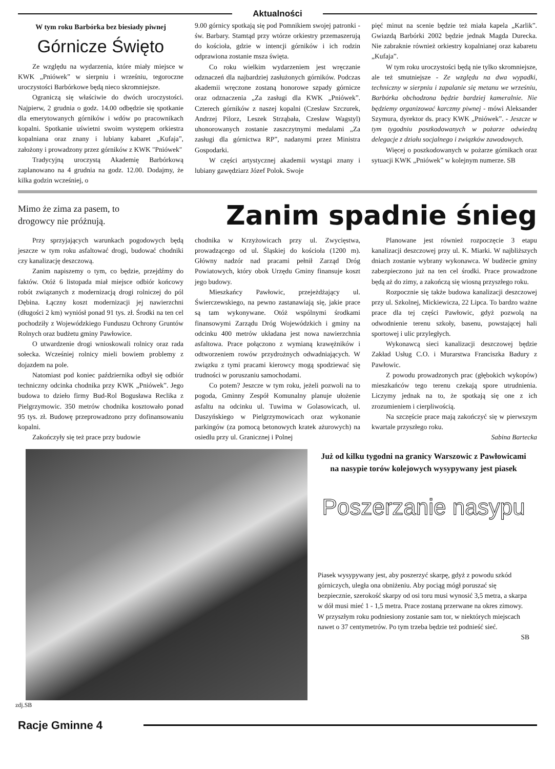Aktualności
W tym roku Barbórka bez biesiady piwnej
Górnicze Święto
Ze względu na wydarzenia, które miały miejsce w KWK „Pniówek” w sierpniu i wrześniu, tegoroczne uroczystości Barbórkowe będą nieco skromniejsze.
Ograniczą się właściwie do dwóch uroczystości. Najpierw, 2 grudnia o godz. 14.00 odbędzie się spotkanie dla emerytowanych górników i wdów po pracownikach kopalni. Spotkanie uświetni swoim występem orkiestra kopalniana oraz znany i lubiany kabaret „Kufaja”, założony i prowadzony przez górników z KWK "Pniówek"
Tradycyjną uroczystą Akademię Barbórkową zaplanowano na 4 grudnia na godz. 12.00. Dodajmy, że kilka godzin wcześniej, o
9.00 górnicy spotkają się pod Pomnikiem swojej patronki - św. Barbary. Stamtąd przy wtórze orkiestry przemaszerują do kościoła, gdzie w intencji górników i ich rodzin odprawiona zostanie msza święta.
Co roku wielkim wydarzeniem jest wręczanie odznaczeń dla najbardziej zasłużonych górników. Podczas akademii wręczone zostaną honorowe szpady górnicze oraz odznaczenia „Za zasługi dla KWK „Pniówek”. Czterech górników z naszej kopalni (Czesław Szczurek, Andrzej Pilorz, Leszek Strząbała, Czesław Wagstyl) uhonorowanych zostanie zaszczytnymi medalami „Za zasługi dla górnictwa RP”, nadanymi przez Ministra Gospodarki.
W części artystycznej akademii wystąpi znany i lubiany gawędziarz Józef Polok. Swoje
pięć minut na scenie będzie też miała kapela „Karlik”. Gwiazdą Barbórki 2002 będzie jednak Magda Durecka. Nie zabraknie również orkiestry kopalnianej oraz kabaretu „Kufaja”.
W tym roku uroczystości będą nie tylko skromniejsze, ale też smutniejsze - Ze względu na dwa wypadki, techniczny w sierpniu i zapalanie się metanu we wrześniu, Barbórka obchodzona będzie bardziej kameralnie. Nie będziemy organizować karczmy piwnej - mówi Aleksander Szymura, dyrektor ds. pracy KWK „Pniówek”. - Jeszcze w tym tygodniu poszkodowanych w pożarze odwiedzą delegacje z działu socjalnego i związków zawodowych.
Więcej o poszkodowanych w pożarze górnikach oraz sytuacji KWK „Pniówek” w kolejnym numerze. SB
Mimo że zima za pasem, to drogowcy nie próżnują.
Zanim spadnie śnieg
Przy sprzyjających warunkach pogodowych będą jeszcze w tym roku asfaltować drogi, budować chodniki czy kanalizację deszczową.
Zanim napiszemy o tym, co będzie, przejdźmy do faktów. Otóż 6 listopada miał miejsce odbiór końcowy robót związanych z modernizacją drogi rolniczej do pól Dębina. Łączny koszt modernizacji jej nawierzchni (długości 2 km) wyniósł ponad 91 tys. zł. Środki na ten cel pochodziły z Wojewódzkiego Funduszu Ochrony Gruntów Rolnych oraz budżetu gminy Pawłowice.
O utwardzenie drogi wnioskowali rolnicy oraz rada sołecka. Wcześniej rolnicy mieli bowiem problemy z dojazdem na pole.
Natomiast pod koniec października odbył się odbiór techniczny odcinka chodnika przy KWK „Pniówek”. Jego budowa to dzieło firmy Bud-Rol Bogusława Reclika z Pielgrzymowic. 350 metrów chodnika kosztowało ponad 95 tys. zł. Budowę przeprowadzono przy dofinansowaniu kopalni.
Zakończyły się też prace przy budowie
chodnika w Krzyżowicach przy ul. Zwycięstwa, prowadzącego od ul. Śląskiej do kościoła (1200 m). Główny nadzór nad pracami pełnił Zarząd Dróg Powiatowych, który obok Urzędu Gminy finansuje koszt jego budowy.
Mieszkańcy Pawłowic, przejeżdżający ul. Świerczewskiego, na pewno zastanawiają się, jakie prace są tam wykonywane. Otóż wspólnymi środkami finansowymi Zarządu Dróg Wojewódzkich i gminy na odcinku 400 metrów układana jest nowa nawierzchnia asfaltowa. Prace połączono z wymianą krawężników i odtworzeniem rowów przydrożnych odwadniających. W związku z tymi pracami kierowcy mogą spodziewać się trudności w poruszaniu samochodami.
Co potem? Jeszcze w tym roku, jeżeli pozwoli na to pogoda, Gminny Zespół Komunalny planuje ułożenie asfaltu na odcinku ul. Tuwima w Golasowicach, ul. Daszyńskiego w Pielgrzymowicach oraz wykonanie parkingów (za pomocą betonowych kratek ażurowych) na osiedlu przy ul. Granicznej i Polnej
Planowane jest również rozpoczęcie 3 etapu kanalizacji deszczowej przy ul. K. Miarki. W najbliższych dniach zostanie wybrany wykonawca. W budżecie gminy zabezpieczono już na ten cel środki. Prace prowadzone będą aż do zimy, a zakończą się wiosną przyszłego roku.
Rozpocznie się także budowa kanalizacji deszczowej przy ul. Szkolnej, Mickiewicza, 22 Lipca. To bardzo ważne prace dla tej części Pawłowic, gdyż pozwolą na odwodnienie terenu szkoły, basenu, powstającej hali sportowej i ulic przyległych.
Wykonawcą sieci kanalizacji deszczowej będzie Zakład Usług C.O. i Murarstwa Franciszka Badury z Pawłowic.
Z powodu prowadzonych prac (głębokich wykopów) mieszkańców tego terenu czekają spore utrudnienia. Liczymy jednak na to, że spotkają się one z ich zrozumieniem i cierpliwością.
Na szczęście prace mają zakończyć się w pierwszym kwartale przyszłego roku.
Sabina Bartecka
Już od kilku tygodni na granicy Warszowic z Pawłowicami na nasypie torów kolejowych wysypywany jest piasek
Poszerzanie nasypu
Piasek wysypywany jest, aby poszerzyć skarpę, gdyż z powodu szkód górniczych, uległa ona obniżeniu. Aby pociąg mógł poruszać się bezpiecznie, szerokość skarpy od osi toru musi wynosić 3,5 metra, a skarpa w dół musi mieć 1 - 1,5 metra. Prace zostaną przerwane na okres zimowy.
W przyszłym roku podniesiony zostanie sam tor, w niektórych miejscach nawet o 37 centymetrów. Po tym trzeba będzie też podnieść sieć.
SB
zdj.SB
Racje Gminne 4